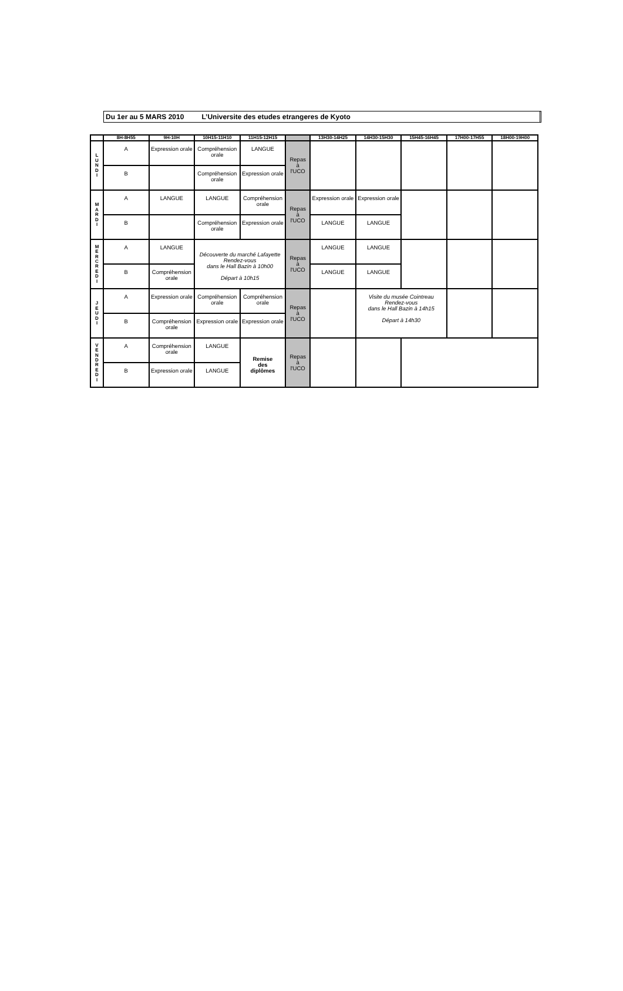Du 1er au 5 MARS 2010 L’Universite des etudes etrangeres de Kyoto
| | 8H-8H55 | 9H-10H | 10H15-11H10 | 11H15-12H15 | | 13H30-14H25 | 14H30-15H30 | 15H45-16H45 | 17H00-17H55 | 18H00-19H00 |
| --- | --- | --- | --- | --- | --- | --- | --- | --- | --- | --- |
| L U N D I | A | Expression orale | Compréhension orale | LANGUE | Repas à l'UCO | | | | | |
| | B | | Compréhension orale | Expression orale | | | | | | |
| M A R D I | A | LANGUE | LANGUE | Compréhension orale | Repas à l'UCO | Expression orale | Expression orale | | | |
| | B | | Compréhension orale | Expression orale | | LANGUE | LANGUE | | | |
| M E R C R E D I | A | LANGUE | Découverte du marché Lafayette Rendez-vous dans le Hall Bazin à 10h00 Départ à 10h15 | | Repas à l'UCO | LANGUE | LANGUE | | | |
| | B | Compréhension orale | | | | LANGUE | LANGUE | | | |
| J E U D I | A | Expression orale | Compréhension orale | Compréhension orale | Repas à l'UCO | | Visite du musée Cointreau Rendez-vous dans le Hall Bazin à 14h15 Départ à 14h30 | | | |
| | B | Compréhension orale | Expression orale | Expression orale | | | | | | |
| V E N D R E D I | A | Compréhension orale | LANGUE | Remise des diplômes | Repas à l'UCO | | | | | |
| | B | Expression orale | LANGUE | | | | | | | |